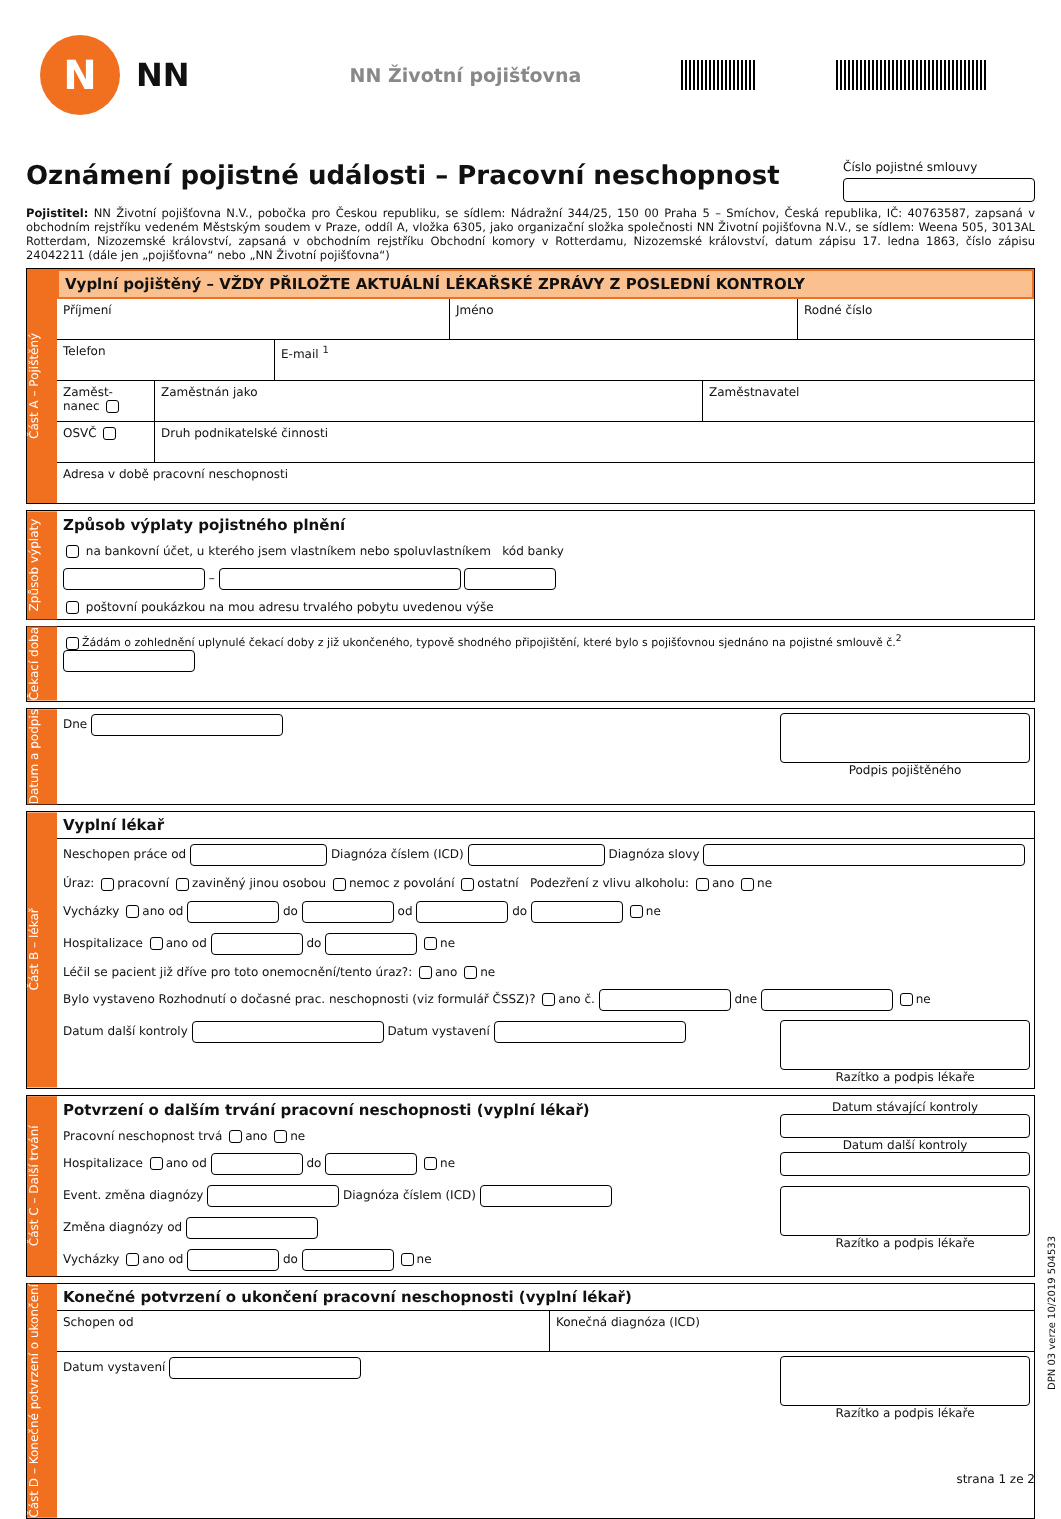N
NN
NN Životní pojišťovna
Oznámení pojistné události – Pracovní neschopnost Číslo pojistné smlouvy
Pojistitel: NN Životní pojišťovna N.V., pobočka pro Českou republiku, se sídlem: Nádražní 344/25, 150 00 Praha 5 – Smíchov, Česká republika, IČ: 40763587, zapsaná v obchodním rejstříku vedeném Městským soudem v Praze, oddíl A, vložka 6305, jako organizační složka společnosti NN Životní pojišťovna N.V., se sídlem: Weena 505, 3013AL Rotterdam, Nizozemské království, zapsaná v obchodním rejstříku Obchodní komory v Rotterdamu, Nizozemské království, datum zápisu 17. ledna 1863, číslo zápisu 24042211 (dále jen „pojišťovna“ nebo „NN Životní pojišťovna“)
Část A – Pojištěný
Vyplní pojištěný – VŽDY PŘILOŽTE AKTUÁLNÍ LÉKAŘSKÉ ZPRÁVY Z POSLEDNÍ KONTROLY
Příjmení Jméno Rodné číslo
Telefon E-mail <sup>1</sup>
Zaměst-nanec
Zaměstnán jako Zaměstnavatel
OSVČ Druh podnikatelské činnosti
Adresa v době pracovní neschopnosti
Způsob výplaty
Způsob výplaty pojistného plnění
na bankovní účet, u kterého jsem vlastníkem nebo spoluvlastníkem kód banky
–
poštovní poukázkou na mou adresu trvalého pobytu uvedenou výše
Čekací doba
Žádám o zohlednění uplynulé čekací doby z již ukončeného, typově shodného připojištění, které bylo s pojišťovnou sjednáno na pojistné smlouvě č.<sup>2</sup>
Datum a podpis
Podpis pojištěného
Dne
Část B – lékař
Vyplní lékař
Neschopen práce od Diagnóza číslem (ICD) Diagnóza slovy
Úraz: pracovní zaviněný jinou osobou nemoc z povolání ostatní Podezření z vlivu alkoholu: ano ne
Vycházky ano od do od do ne
Hospitalizace ano od do ne
Léčil se pacient již dříve pro toto onemocnění/tento úraz?: ano ne
Bylo vystaveno Rozhodnutí o dočasné prac. neschopnosti (viz formulář ČSSZ)? ano č. dne ne
Razítko a podpis lékaře
Datum další kontroly Datum vystavení
Část C – Další trvání
Datum stávající kontroly
Datum další kontroly
Razítko a podpis lékaře
Potvrzení o dalším trvání pracovní neschopnosti (vyplní lékař)
Pracovní neschopnost trvá ano ne
Hospitalizace ano od do ne
Event. změna diagnózy Diagnóza číslem (ICD)
Změna diagnózy od
Vycházky ano od do ne
Část D – Konečné potvrzení o ukončení
Konečné potvrzení o ukončení pracovní neschopnosti (vyplní lékař)
Schopen od Konečná diagnóza (ICD)
Razítko a podpis lékaře
Datum vystavení
DPN 03 verze 10/2019 504533
strana 1 ze 2